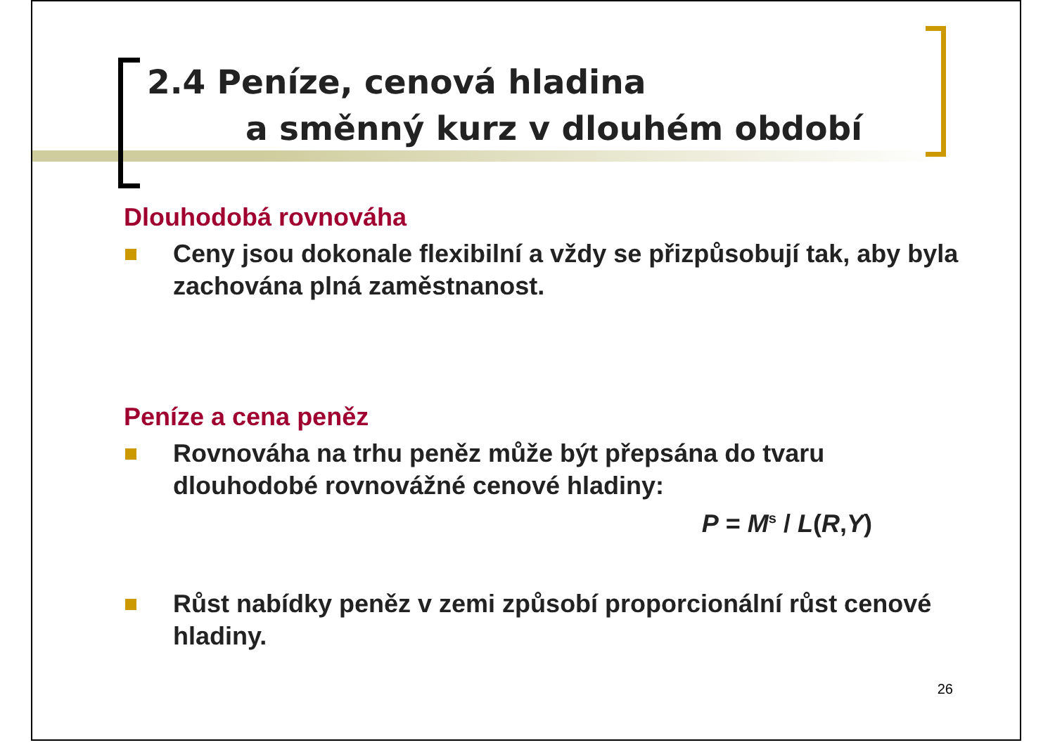2.4 Peníze, cenová hladina
a směnný kurz v dlouhém období
Dlouhodobá rovnováha
Ceny jsou dokonale flexibilní a vždy se přizpůsobují tak, aby byla zachována plná zaměstnanost.
Peníze a cena peněz
Rovnováha na trhu peněz může být přepsána do tvaru dlouhodobé rovnovážné cenové hladiny:
P = M<sup>s</sup> / L(R,Y)
Růst nabídky peněz v zemi způsobí proporcionální růst cenové hladiny.
26